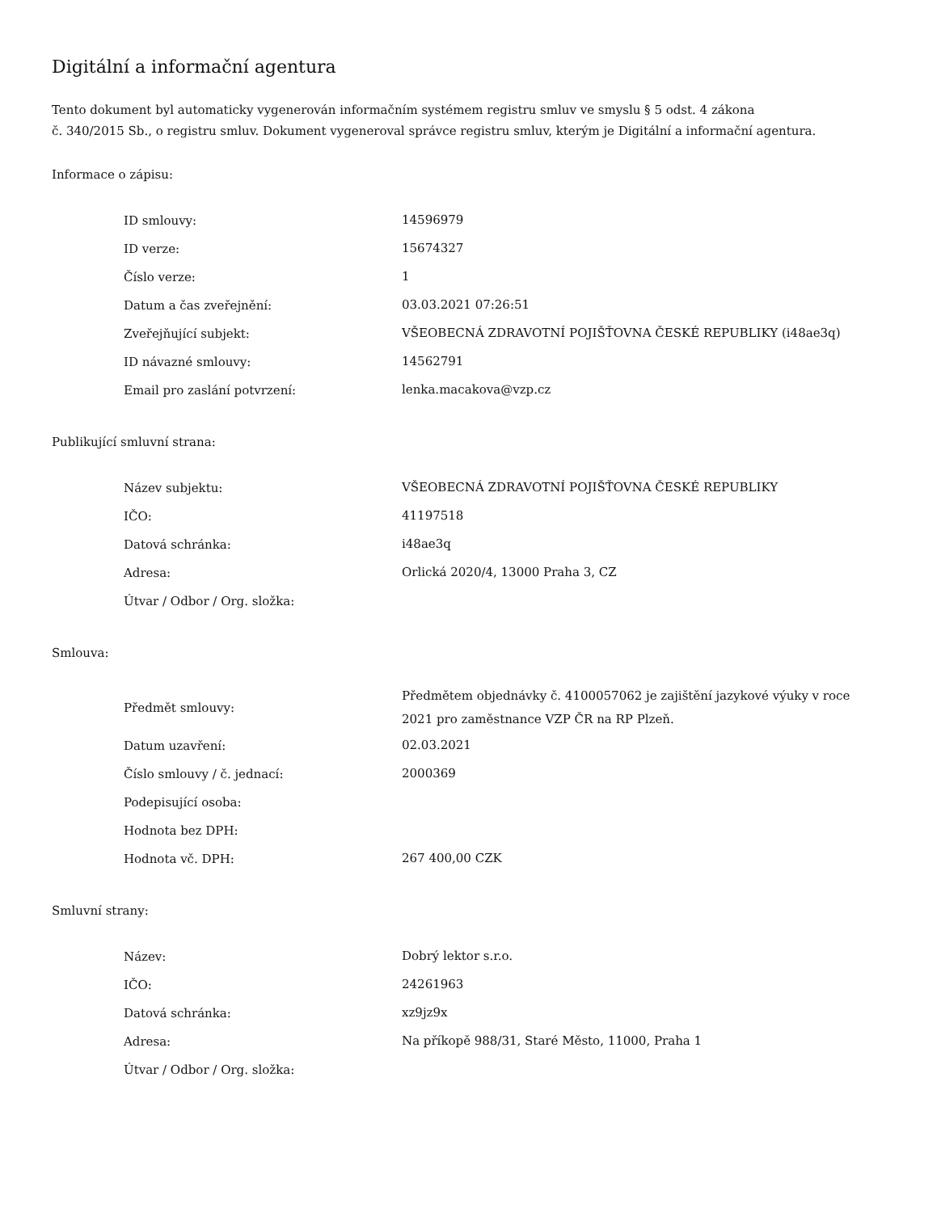Digitální a informační agentura
Tento dokument byl automaticky vygenerován informačním systémem registru smluv ve smyslu § 5 odst. 4 zákona
č. 340/2015 Sb., o registru smluv. Dokument vygeneroval správce registru smluv, kterým je Digitální a informační agentura.
Informace o zápisu:
| ID smlouvy: | 14596979 |
| ID verze: | 15674327 |
| Číslo verze: | 1 |
| Datum a čas zveřejnění: | 03.03.2021 07:26:51 |
| Zveřejňující subjekt: | VŠEOBECNÁ ZDRAVOTNÍ POJIŠŤOVNA ČESKÉ REPUBLIKY (i48ae3q) |
| ID návazné smlouvy: | 14562791 |
| Email pro zaslání potvrzení: | lenka.macakova@vzp.cz |
Publikující smluvní strana:
| Název subjektu: | VŠEOBECNÁ ZDRAVOTNÍ POJIŠŤOVNA ČESKÉ REPUBLIKY |
| IČO: | 41197518 |
| Datová schránka: | i48ae3q |
| Adresa: | Orlická 2020/4, 13000 Praha 3, CZ |
| Útvar / Odbor / Org. složka: | |
Smlouva:
| Předmět smlouvy: | Předmětem objednávky č. 4100057062 je zajištění jazykové výuky v roce 2021 pro zaměstnance VZP ČR na RP Plzeň. |
| Datum uzavření: | 02.03.2021 |
| Číslo smlouvy / č. jednací: | 2000369 |
| Podepisující osoba: | |
| Hodnota bez DPH: | |
| Hodnota vč. DPH: | 267 400,00 CZK |
Smluvní strany:
| Název: | Dobrý lektor s.r.o. |
| IČO: | 24261963 |
| Datová schránka: | xz9jz9x |
| Adresa: | Na příkopě 988/31, Staré Město, 11000, Praha 1 |
| Útvar / Odbor / Org. složka: | |